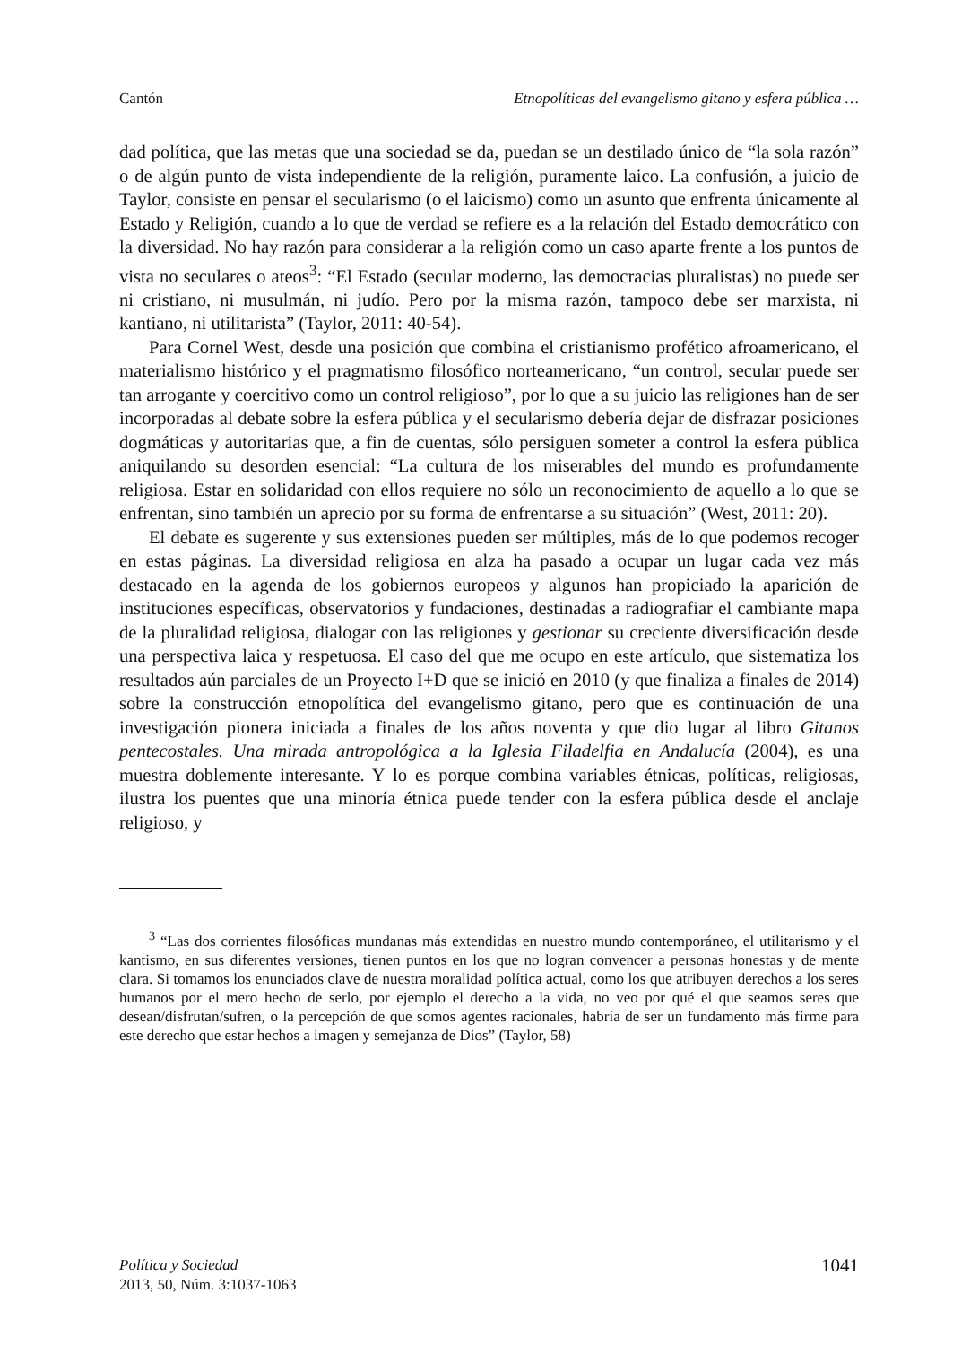Cantón Etnopolíticas del evangelismo gitano y esfera pública …
dad política, que las metas que una sociedad se da, puedan se un destilado único de “la sola razón” o de algún punto de vista independiente de la religión, puramente laico. La confusión, a juicio de Taylor, consiste en pensar el secularismo (o el laicismo) como un asunto que enfrenta únicamente al Estado y Religión, cuando a lo que de verdad se refiere es a la relación del Estado democrático con la diversidad. No hay razón para considerar a la religión como un caso aparte frente a los puntos de vista no seculares o ateos<sup>3</sup>: “El Estado (secular moderno, las democracias pluralistas) no puede ser ni cristiano, ni musulmán, ni judío. Pero por la misma razón, tampoco debe ser marxista, ni kantiano, ni utilitarista” (Taylor, 2011: 40-54).
Para Cornel West, desde una posición que combina el cristianismo profético afroamericano, el materialismo histórico y el pragmatismo filosófico norteamericano, “un control, secular puede ser tan arrogante y coercitivo como un control religioso”, por lo que a su juicio las religiones han de ser incorporadas al debate sobre la esfera pública y el secularismo debería dejar de disfrazar posiciones dogmáticas y autoritarias que, a fin de cuentas, sólo persiguen someter a control la esfera pública aniquilando su desorden esencial: “La cultura de los miserables del mundo es profundamente religiosa. Estar en solidaridad con ellos requiere no sólo un reconocimiento de aquello a lo que se enfrentan, sino también un aprecio por su forma de enfrentarse a su situación” (West, 2011: 20).
El debate es sugerente y sus extensiones pueden ser múltiples, más de lo que podemos recoger en estas páginas. La diversidad religiosa en alza ha pasado a ocupar un lugar cada vez más destacado en la agenda de los gobiernos europeos y algunos han propiciado la aparición de instituciones específicas, observatorios y fundaciones, destinadas a radiografiar el cambiante mapa de la pluralidad religiosa, dialogar con las religiones y gestionar su creciente diversificación desde una perspectiva laica y respetuosa. El caso del que me ocupo en este artículo, que sistematiza los resultados aún parciales de un Proyecto I+D que se inició en 2010 (y que finaliza a finales de 2014) sobre la construcción etnopolítica del evangelismo gitano, pero que es continuación de una investigación pionera iniciada a finales de los años noventa y que dio lugar al libro Gitanos pentecostales. Una mirada antropológica a la Iglesia Filadelfia en Andalucía (2004), es una muestra doblemente interesante. Y lo es porque combina variables étnicas, políticas, religiosas, ilustra los puentes que una minoría étnica puede tender con la esfera pública desde el anclaje religioso, y
<sup>3</sup> “Las dos corrientes filosóficas mundanas más extendidas en nuestro mundo contemporáneo, el utilitarismo y el kantismo, en sus diferentes versiones, tienen puntos en los que no logran convencer a personas honestas y de mente clara. Si tomamos los enunciados clave de nuestra moralidad política actual, como los que atribuyen derechos a los seres humanos por el mero hecho de serlo, por ejemplo el derecho a la vida, no veo por qué el que seamos seres que desean/disfrutan/sufren, o la percepción de que somos agentes racionales, habría de ser un fundamento más firme para este derecho que estar hechos a imagen y semejanza de Dios” (Taylor, 58)
Política y Sociedad
2013, 50, Núm. 3:1037-1063
1041